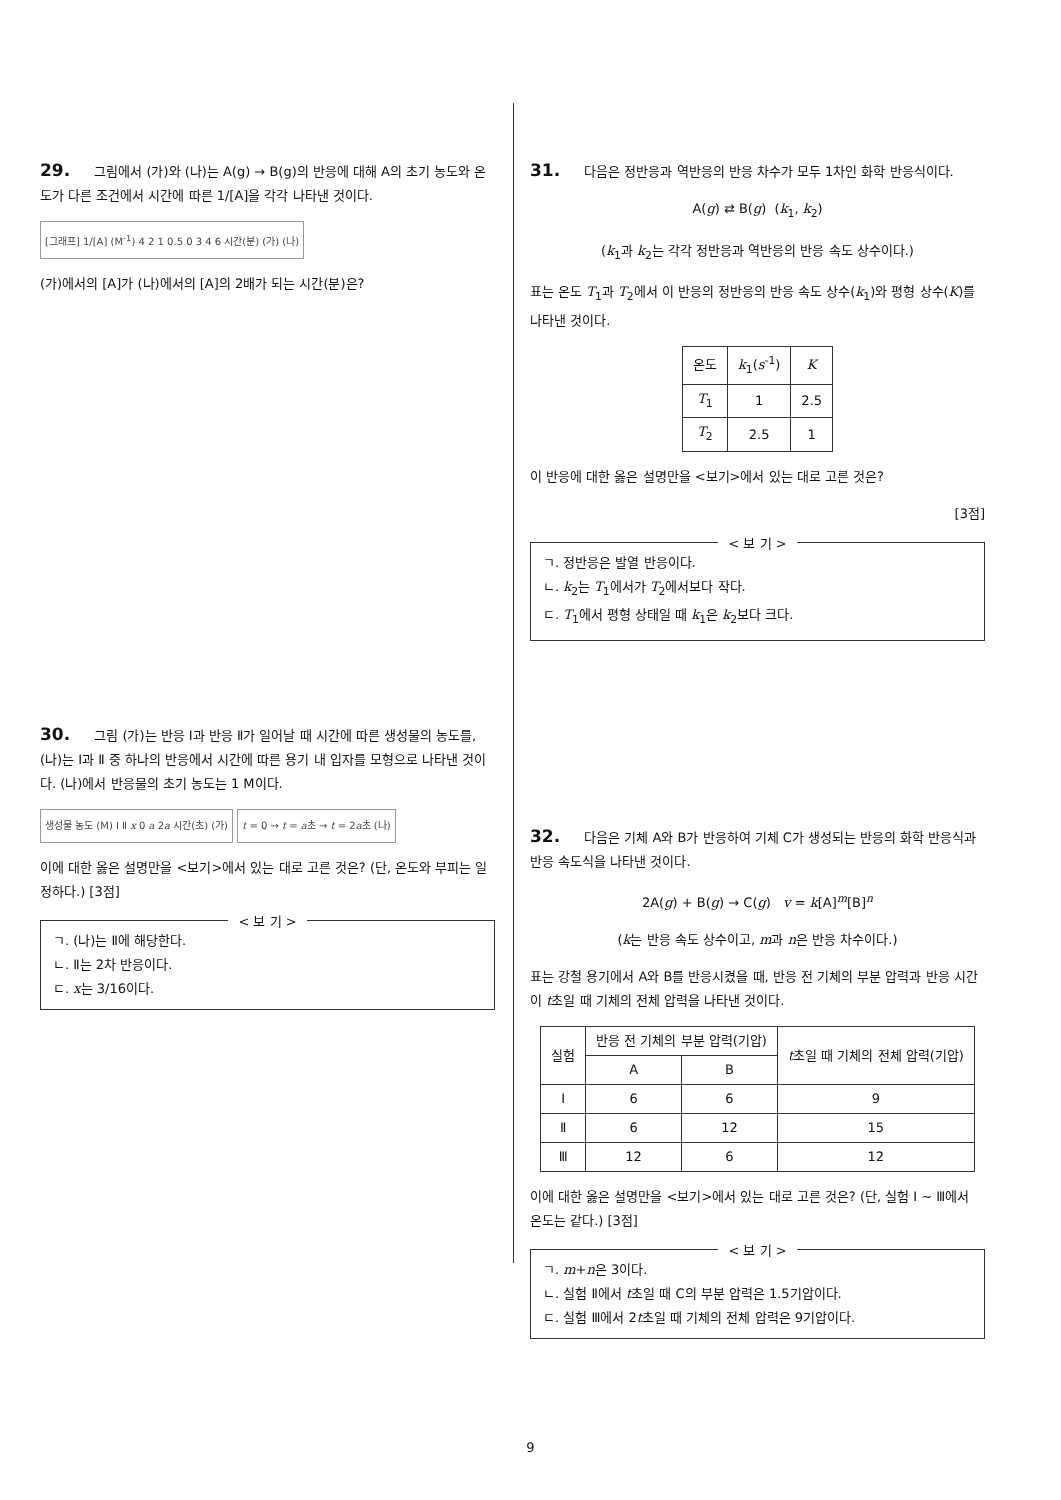29. 그림에서 (가)와 (나)는 A(g) → B(g)의 반응에 대해 A의 초기 농도와 온도가 다른 조건에서 시간에 따른 1/[A]을 각각 나타낸 것이다.
[그래프] 1/[A] (M<sup>-1</sup>) 4 2 1 0.5 0 3 4 6 시간(분) (가) (나)
(가)에서의 [A]가 (나)에서의 [A]의 2배가 되는 시간(분)은?
30. 그림 (가)는 반응 Ⅰ과 반응 Ⅱ가 일어날 때 시간에 따른 생성물의 농도를, (나)는 Ⅰ과 Ⅱ 중 하나의 반응에서 시간에 따른 용기 내 입자를 모형으로 나타낸 것이다. (나)에서 반응물의 초기 농도는 1 M이다.
생성물 농도 (M) Ⅰ Ⅱ x 0 a 2a 시간(초) (가)
t = 0 → t = a초 → t = 2a초 (나)
이에 대한 옳은 설명만을 <보기>에서 있는 대로 고른 것은? (단, 온도와 부피는 일정하다.) [3점]
< 보 기 >
ㄱ. (나)는 Ⅱ에 해당한다.
ㄴ. Ⅱ는 2차 반응이다.
ㄷ. x는 3/16이다.
31. 다음은 정반응과 역반응의 반응 차수가 모두 1차인 화학 반응식이다.
A(g) ⇄ B(g) (k<sub>1</sub>, k<sub>2</sub>)
(k<sub>1</sub>과 k<sub>2</sub>는 각각 정반응과 역반응의 반응 속도 상수이다.)
표는 온도 T<sub>1</sub>과 T<sub>2</sub>에서 이 반응의 정반응의 반응 속도 상수(k<sub>1</sub>)와 평형 상수(K)를 나타낸 것이다.
| 온도 | k<sub>1</sub>( s<sup>-1</sup>) | K |
| --- | --- | --- |
| T<sub>1</sub> | 1 | 2.5 |
| T<sub>2</sub> | 2.5 | 1 |
이 반응에 대한 옳은 설명만을 <보기>에서 있는 대로 고른 것은?
[3점]
< 보 기 >
ㄱ. 정반응은 발열 반응이다.
ㄴ. k<sub>2</sub>는 T<sub>1</sub>에서가 T<sub>2</sub>에서보다 작다.
ㄷ. T<sub>1</sub>에서 평형 상태일 때 k<sub>1</sub>은 k<sub>2</sub>보다 크다.
32. 다음은 기체 A와 B가 반응하여 기체 C가 생성되는 반응의 화학 반응식과 반응 속도식을 나타낸 것이다.
2A(g) + B(g) → C(g) v = k[A]<sup>m</sup>[B]<sup>n</sup>
(k는 반응 속도 상수이고, m과 n은 반응 차수이다.)
표는 강철 용기에서 A와 B를 반응시켰을 때, 반응 전 기체의 부분 압력과 반응 시간이 t초일 때 기체의 전체 압력을 나타낸 것이다.
| 실험 | 반응 전 기체의 부분 압력(기압) | | t 초일 때 기체의 전체 압력(기압) |
| --- | --- | --- | --- |
| | A | B | |
| Ⅰ | 6 | 6 | 9 |
| Ⅱ | 6 | 12 | 15 |
| Ⅲ | 12 | 6 | 12 |
이에 대한 옳은 설명만을 <보기>에서 있는 대로 고른 것은? (단, 실험 Ⅰ ~ Ⅲ에서 온도는 같다.) [3점]
< 보 기 >
ㄱ. m+n은 3이다.
ㄴ. 실험 Ⅱ에서 t초일 때 C의 부분 압력은 1.5기압이다.
ㄷ. 실험 Ⅲ에서 2t초일 때 기체의 전체 압력은 9기압이다.
9